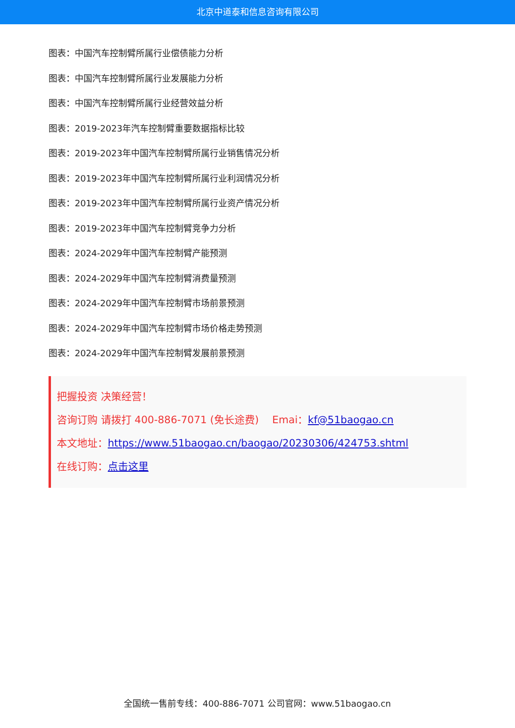北京中道泰和信息咨询有限公司
图表：中国汽车控制臂所属行业偿债能力分析
图表：中国汽车控制臂所属行业发展能力分析
图表：中国汽车控制臂所属行业经营效益分析
图表：2019-2023年汽车控制臂重要数据指标比较
图表：2019-2023年中国汽车控制臂所属行业销售情况分析
图表：2019-2023年中国汽车控制臂所属行业利润情况分析
图表：2019-2023年中国汽车控制臂所属行业资产情况分析
图表：2019-2023年中国汽车控制臂竞争力分析
图表：2024-2029年中国汽车控制臂产能预测
图表：2024-2029年中国汽车控制臂消费量预测
图表：2024-2029年中国汽车控制臂市场前景预测
图表：2024-2029年中国汽车控制臂市场价格走势预测
图表：2024-2029年中国汽车控制臂发展前景预测
把握投资 决策经营！
咨询订购 请拨打 400-886-7071 (免长途费)　 Emai：kf@51baogao.cn
本文地址：https://www.51baogao.cn/baogao/20230306/424753.shtml
在线订购：点击这里
全国统一售前专线：400-886-7071 公司官网：www.51baogao.cn